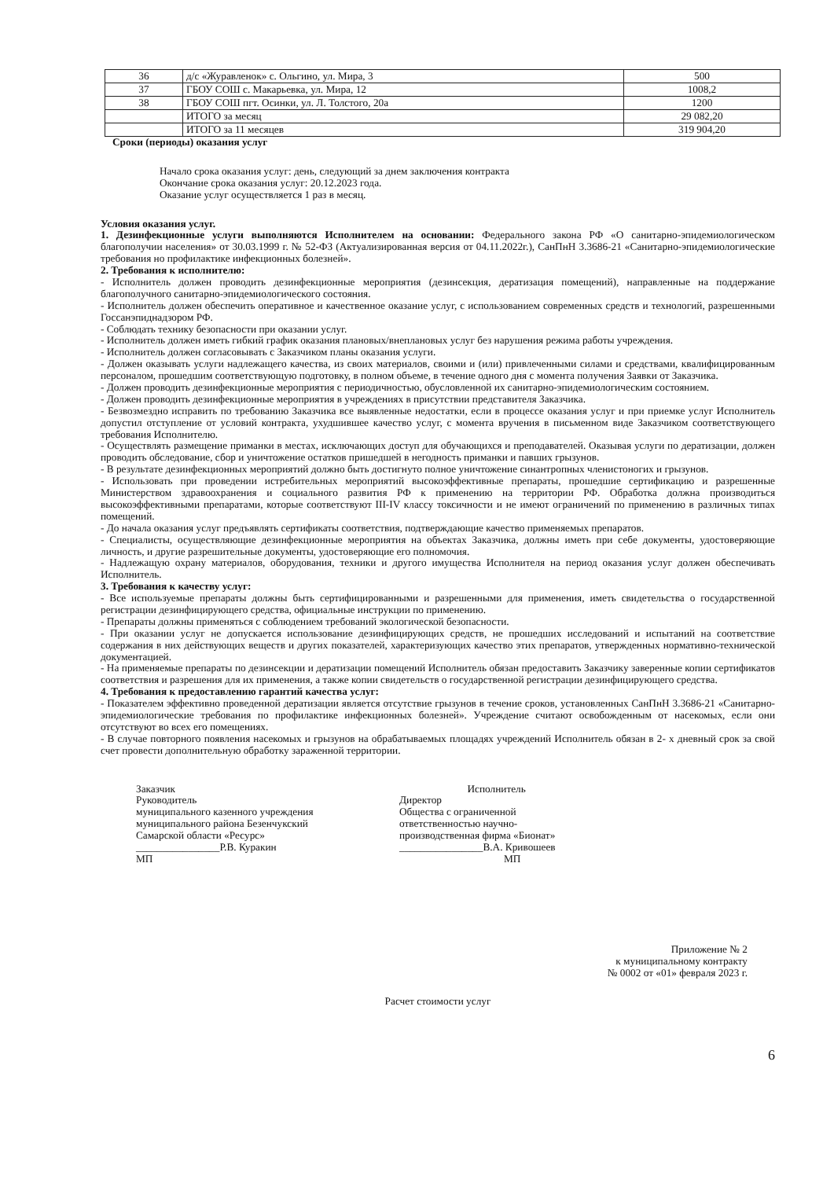| 36 | д/с «Журавленок» с. Ольгино, ул. Мира, 3 | 500 |
| 37 | ГБОУ СОШ с. Макарьевка, ул. Мира, 12 | 1008,2 |
| 38 | ГБОУ СОШ пгт. Осинки, ул. Л. Толстого, 20а | 1200 |
| | ИТОГО за месяц | 29 082,20 |
| | ИТОГО за 11 месяцев | 319 904,20 |
Сроки (периоды) оказания услуг
Начало срока оказания услуг: день, следующий за днем заключения контракта
Окончание срока оказания услуг: 20.12.2023 года.
Оказание услуг осуществляется 1 раз в месяц.
Условия оказания услуг.
1. Дезинфекционные услуги выполняются Исполнителем на основании: Федерального закона РФ «О санитарно-эпидемиологическом благополучии населения» от 30.03.1999 г. № 52-ФЗ (Актуализированная версия от 04.11.2022г.), СанПнН 3.3686-21 «Санитарно-эпидемиологические требования но профилактике инфекционных болезней».
2. Требования к исполнителю:
- Исполнитель должен проводить дезинфекционные мероприятия (дезинсекция, дератизация помещений), направленные на поддержание благополучного санитарно-эпидемиологического состояния.
- Исполнитель должен обеспечить оперативное и качественное оказание услуг, с использованием современных средств и технологий, разрешенными Госсанэпиднадзором РФ.
- Соблюдать технику безопасности при оказании услуг.
- Исполнитель должен иметь гибкий график оказания плановых/внеплановых услуг без нарушения режима работы учреждения.
- Исполнитель должен согласовывать с Заказчиком планы оказания услуги.
- Должен оказывать услуги надлежащего качества, из своих материалов, своими и (или) привлеченными силами и средствами, квалифицированным персоналом, прошедшим соответствующую подготовку, в полном объеме, в течение одного дня с момента получения Заявки от Заказчика.
- Должен проводить дезинфекционные мероприятия с периодичностью, обусловленной их санитарно-эпидемиологическим состоянием.
- Должен проводить дезинфекционные мероприятия в учреждениях в присутствии представителя Заказчика.
- Безвозмездно исправить по требованию Заказчика все выявленные недостатки, если в процессе оказания услуг и при приемке услуг Исполнитель допустил отступление от условий контракта, ухудшившее качество услуг, с момента вручения в письменном виде Заказчиком соответствующего требования Исполнителю.
- Осуществлять размещение приманки в местах, исключающих доступ для обучающихся и преподавателей. Оказывая услуги по дератизации, должен проводить обследование, сбор и уничтожение остатков пришедшей в негодность приманки и павших грызунов.
- В результате дезинфекционных мероприятий должно быть достигнуто полное уничтожение синантропных членистоногих и грызунов.
- Использовать при проведении истребительных мероприятий высокоэффективные препараты, прошедшие сертификацию и разрешенные Министерством здравоохранения и социального развития РФ к применению на территории РФ. Обработка должна производиться высокоэффективными препаратами, которые соответствуют III-IV классу токсичности и не имеют ограничений по применению в различных типах помещений.
- До начала оказания услуг предъявлять сертификаты соответствия, подтверждающие качество применяемых препаратов.
- Специалисты, осуществляющие дезинфекционные мероприятия на объектах Заказчика, должны иметь при себе документы, удостоверяющие личность, и другие разрешительные документы, удостоверяющие его полномочия.
- Надлежащую охрану материалов, оборудования, техники и другого имущества Исполнителя на период оказания услуг должен обеспечивать Исполнитель.
3. Требования к качеству услуг:
- Все используемые препараты должны быть сертифицированными и разрешенными для применения, иметь свидетельства о государственной регистрации дезинфицирующего средства, официальные инструкции по применению.
- Препараты должны применяться с соблюдением требований экологической безопасности.
- При оказании услуг не допускается использование дезинфицирующих средств, не прошедших исследований и испытаний на соответствие содержания в них действующих веществ и других показателей, характеризующих качество этих препаратов, утвержденных нормативно-технической документацией.
- На применяемые препараты по дезинсекции и дератизации помещений Исполнитель обязан предоставить Заказчику заверенные копии сертификатов соответствия и разрешения для их применения, а также копии свидетельств о государственной регистрации дезинфицирующего средства.
4. Требования к предоставлению гарантий качества услуг:
- Показателем эффективно проведенной дератизации является отсутствие грызунов в течение сроков, установленных СанПнН 3.3686-21 «Санитарно-эпидемиологические требования по профилактике инфекционных болезней». Учреждение считают освобожденным от насекомых, если они отсутствуют во всех его помещениях.
- В случае повторного появления насекомых и грызунов на обрабатываемых площадях учреждений Исполнитель обязан в 2- х дневный срок за свой счет провести дополнительную обработку зараженной территории.
Заказчик
Руководитель
муниципального казенного учреждения
муниципального района Безенчукский
Самарской области «Ресурс»
________________Р.В. Куракин
МП
Исполнитель
Директор
Общества с ограниченной
ответственностью научно-
производственная фирма «Бионат»
________________В.А. Кривошеев
МП
Приложение № 2
к муниципальному контракту
№ 0002 от «01» февраля 2023 г.
Расчет стоимости услуг
6